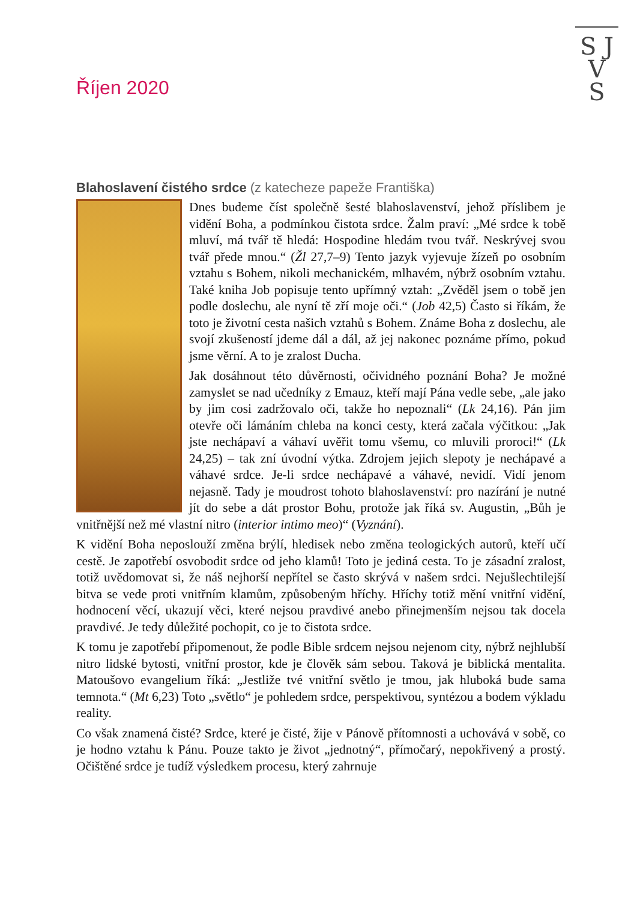S J
V
S
Říjen 2020
Blahoslavení čistého srdce (z katecheze papeže Františka)
Dnes budeme číst společně šesté blahoslavenství, jehož příslibem je vidění Boha, a podmínkou čistota srdce. Žalm praví: „Mé srdce k tobě mluví, má tvář tě hledá: Hospodine hledám tvou tvář. Neskrývej svou tvář přede mnou.“ (Žl 27,7–9) Tento jazyk vyjevuje žízeň po osobním vztahu s Bohem, nikoli mechanickém, mlhavém, nýbrž osobním vztahu. Také kniha Job popisuje tento upřímný vztah: „Zvěděl jsem o tobě jen podle doslechu, ale nyní tě zří moje oči.“ (Job 42,5) Často si říkám, že toto je životní cesta našich vztahů s Bohem. Známe Boha z doslechu, ale svojí zkušeností jdeme dál a dál, až jej nakonec poznáme přímo, pokud jsme věrní. A to je zralost Ducha.
Jak dosáhnout této důvěrnosti, očividného poznání Boha? Je možné zamyslet se nad učedníky z Emauz, kteří mají Pána vedle sebe, „ale jako by jim cosi zadržovalo oči, takže ho nepoznali“ (Lk 24,16). Pán jim otevře oči lámáním chleba na konci cesty, která začala výčitkou: „Jak jste nechápaví a váhaví uvěřit tomu všemu, co mluvili proroci!“ (Lk 24,25) – tak zní úvodní výtka. Zdrojem jejich slepoty je nechápavé a váhavé srdce. Je-li srdce nechápavé a váhavé, nevidí. Vidí jenom nejasně. Tady je moudrost tohoto blahoslavenství: pro nazírání je nutné jít do sebe a dát prostor Bohu, protože jak říká sv. Augustin, „Bůh je vnitřnější než mé vlastní nitro (interior intimo meo)“ (Vyznání).
K vidění Boha neposlouží změna brýlí, hledisek nebo změna teologických autorů, kteří učí cestě. Je zapotřebí osvobodit srdce od jeho klamů! Toto je jediná cesta. To je zásadní zralost, totiž uvědomovat si, že náš nejhorší nepřítel se často skrývá v našem srdci. Nejušlechtilejší bitva se vede proti vnitřním klamům, způsobeným hříchy. Hříchy totiž mění vnitřní vidění, hodnocení věcí, ukazují věci, které nejsou pravdivé anebo přinejmenším nejsou tak docela pravdivé. Je tedy důležité pochopit, co je to čistota srdce.
K tomu je zapotřebí připomenout, že podle Bible srdcem nejsou nejenom city, nýbrž nejhlubší nitro lidské bytosti, vnitřní prostor, kde je člověk sám sebou. Taková je biblická mentalita. Matoušovo evangelium říká: „Jestliže tvé vnitřní světlo je tmou, jak hluboká bude sama temnota.“ (Mt 6,23) Toto „světlo“ je pohledem srdce, perspektivou, syntézou a bodem výkladu reality.
Co však znamená čisté? Srdce, které je čisté, žije v Pánově přítomnosti a uchovává v sobě, co je hodno vztahu k Pánu. Pouze takto je život „jednotný“, přímočarý, nepokřivený a prostý. Očištěné srdce je tudíž výsledkem procesu, který zahrnuje